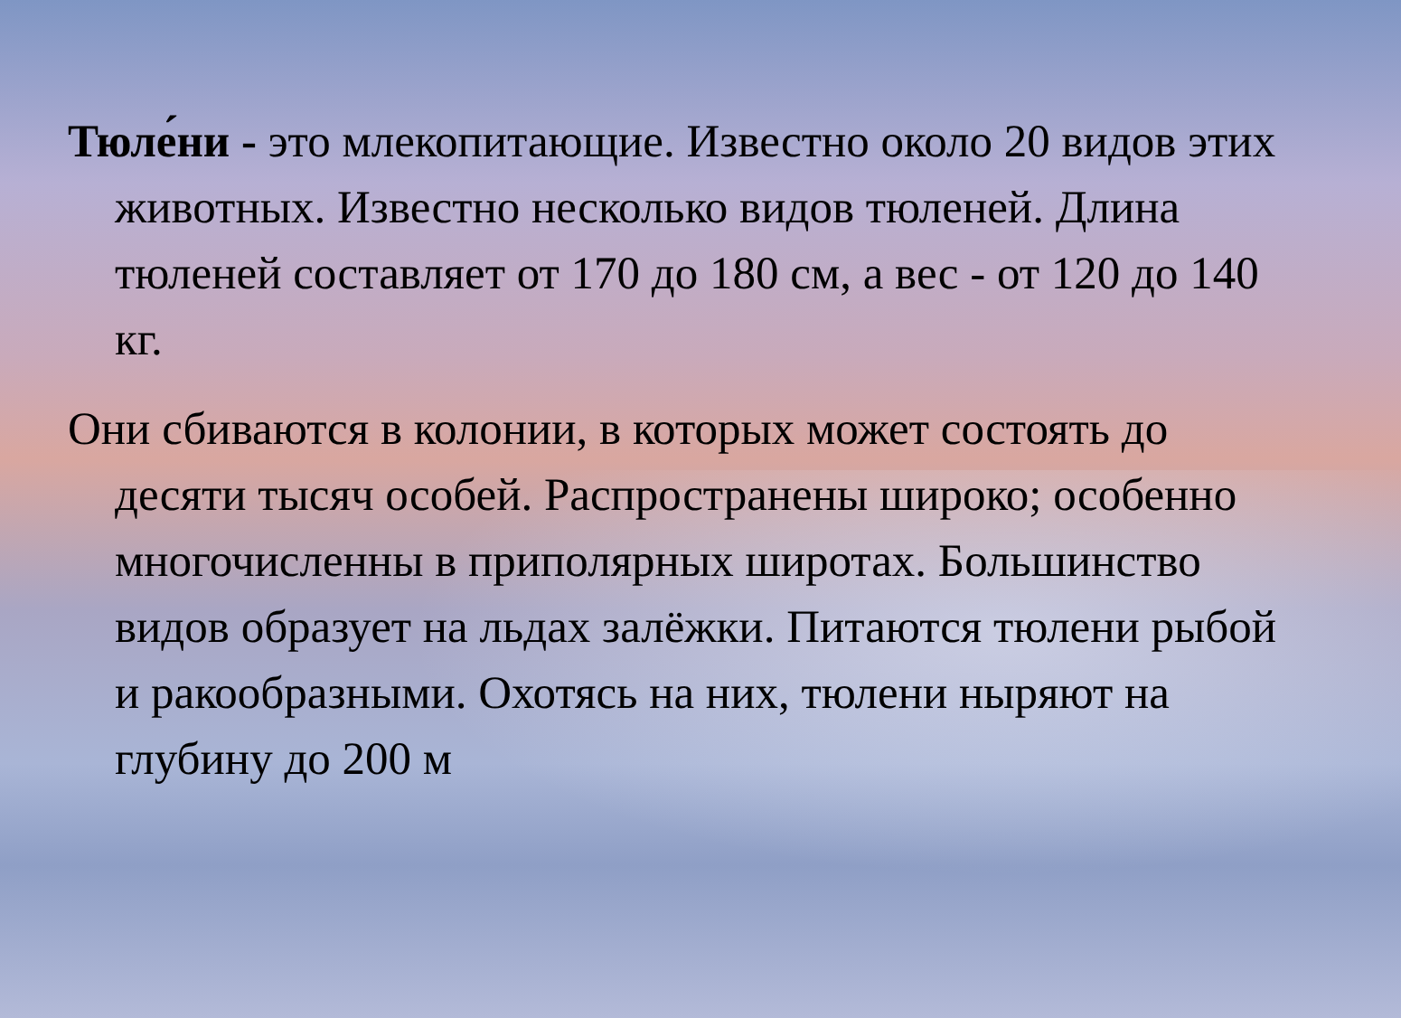Тюле́ни - это млекопитающие. Известно около 20 видов этих животных. Известно несколько видов тюленей. Длина тюленей составляет от 170 до 180 см, а вес - от 120 до 140 кг.
Они сбиваются в колонии, в которых может состоять до десяти тысяч особей. Распространены широко; особенно многочисленны в приполярных широтах. Большинство видов образует на льдах залёжки. Питаются тюлени рыбой и ракообразными. Охотясь на них, тюлени ныряют на глубину до 200 м